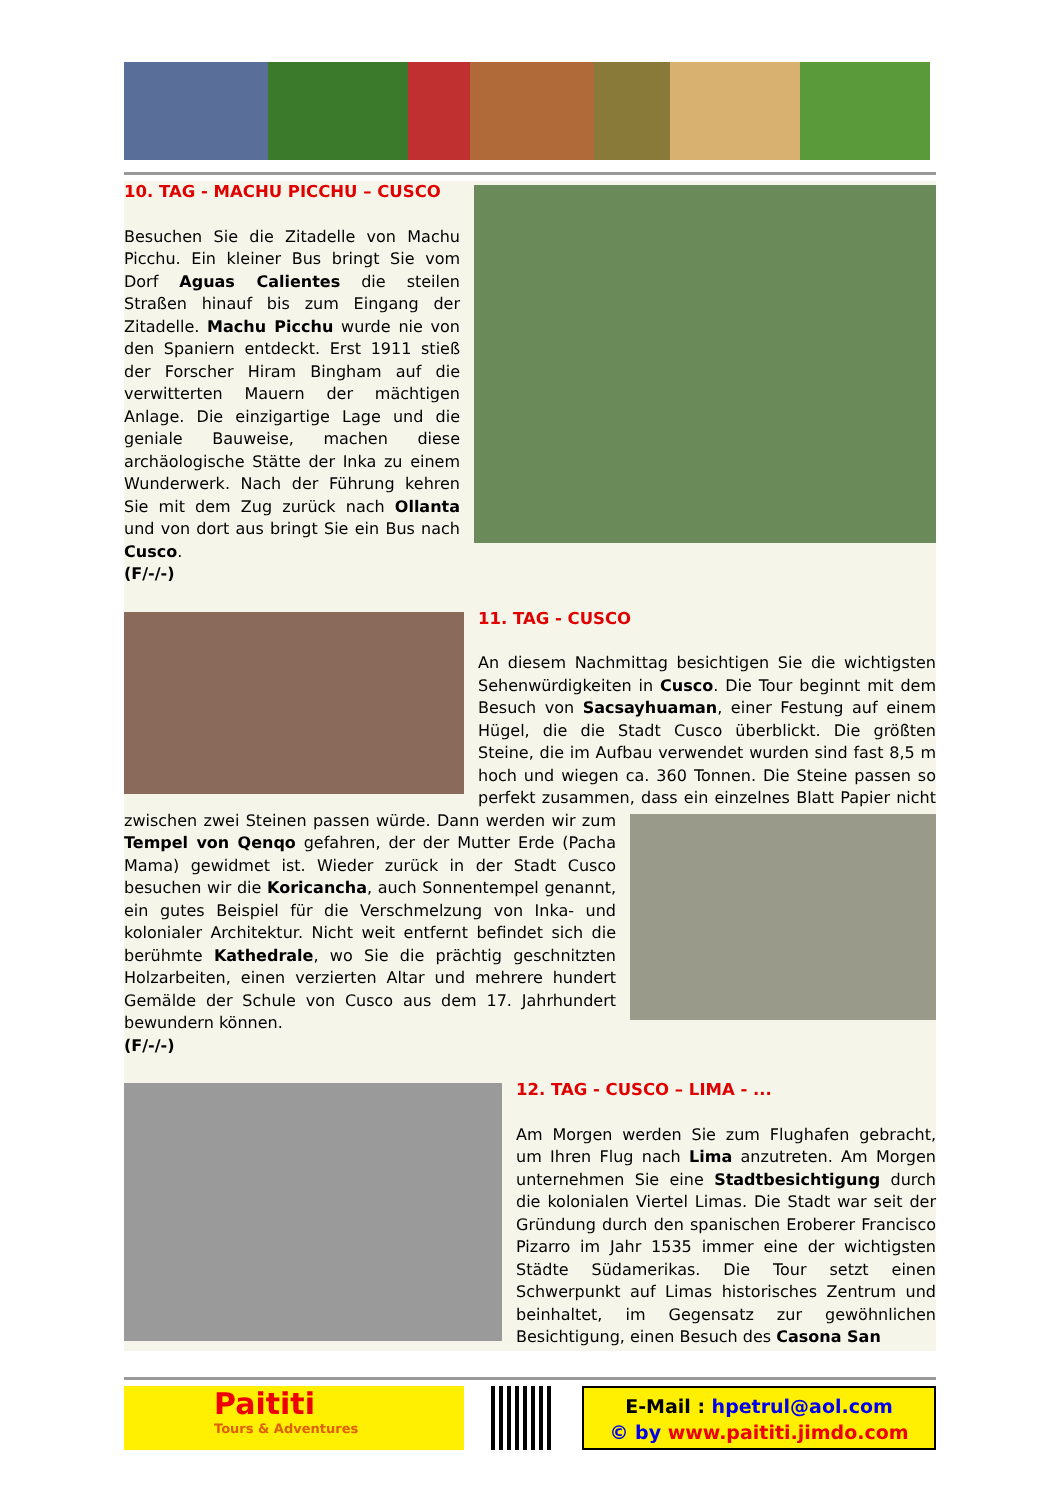10. TAG - MACHU PICCHU – CUSCO
Besuchen Sie die Zitadelle von Machu Picchu. Ein kleiner Bus bringt Sie vom Dorf Aguas Calientes die steilen Straßen hinauf bis zum Eingang der Zitadelle. Machu Picchu wurde nie von den Spaniern entdeckt. Erst 1911 stieß der Forscher Hiram Bingham auf die verwitterten Mauern der mächtigen Anlage. Die einzigartige Lage und die geniale Bauweise, machen diese archäologische Stätte der Inka zu einem Wunderwerk. Nach der Führung kehren Sie mit dem Zug zurück nach Ollanta und von dort aus bringt Sie ein Bus nach Cusco.
(F/-/-)
11. TAG - CUSCO
An diesem Nachmittag besichtigen Sie die wichtigsten Sehenwürdigkeiten in Cusco. Die Tour beginnt mit dem Besuch von Sacsayhuaman, einer Festung auf einem Hügel, die die Stadt Cusco überblickt. Die größten Steine, die im Aufbau verwendet wurden sind fast 8,5 m hoch und wiegen ca. 360 Tonnen. Die Steine passen so perfekt zusammen, dass ein einzelnes Blatt Papier nicht zwischen zwei Steinen passen würde. Dann werden wir zum Tempel von Qenqo gefahren, der der Mutter Erde (Pacha Mama) gewidmet ist. Wieder zurück in der Stadt Cusco besuchen wir die Koricancha, auch Sonnentempel genannt, ein gutes Beispiel für die Verschmelzung von Inka- und kolonialer Architektur. Nicht weit entfernt befindet sich die berühmte Kathedrale, wo Sie die prächtig geschnitzten Holzarbeiten, einen verzierten Altar und mehrere hundert Gemälde der Schule von Cusco aus dem 17. Jahrhundert bewundern können.
(F/-/-)
12. TAG - CUSCO – LIMA - ...
Am Morgen werden Sie zum Flughafen gebracht, um Ihren Flug nach Lima anzutreten. Am Morgen unternehmen Sie eine Stadtbesichtigung durch die kolonialen Viertel Limas. Die Stadt war seit der Gründung durch den spanischen Eroberer Francisco Pizarro im Jahr 1535 immer eine der wichtigsten Städte Südamerikas. Die Tour setzt einen Schwerpunkt auf Limas historisches Zentrum und beinhaltet, im Gegensatz zur gewöhnlichen Besichtigung, einen Besuch des Casona San
Paititi
Tours & Adventures
E-Mail : hpetrul@aol.com
© by www.paititi.jimdo.com